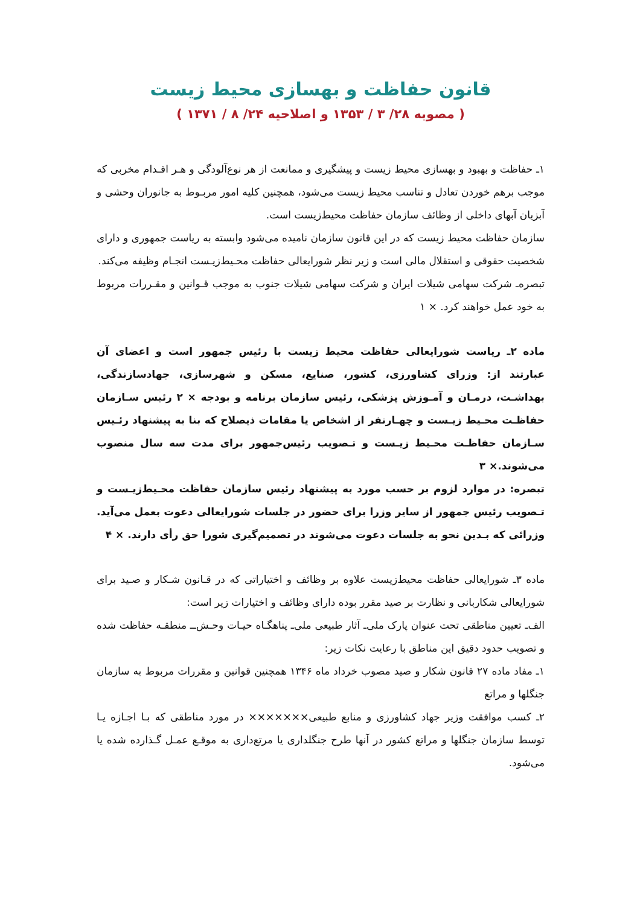قانون حفاظت و بهسازی محیط زیست
( مصوبه ۲۸/ ۳ / ۱۳۵۳ و اصلاحیه ۲۴/ ۸ / ۱۳۷۱ )
۱ـ حفاظت و بهبود و بهسازی محیط زیست و پیشگیری و ممانعت از هر نوع‌آلودگی و هـر اقـدام مخربی که موجب برهم خوردن تعادل و تناسب محیط زیست می‌شود، همچنین کلیه امور مربـوط به جانوران وحشی و آبزیان آبهای داخلی از وظائف سازمان حفاظت محیط‌زیست است.
سازمان حفاظت محیط زیست که در این قانون سازمان نامیده می‌شود وابسته به ریاست جمهوری و دارای شخصیت حقوقی و استقلال مالی است و زیر نظر شورایعالی حفاظت محـیط‌زیـست انجـام وظیفه می‌کند.
تبصره‌ـ شرکت سهامی شیلات ایران و شرکت سهامی شیلات جنوب به موجب قـوانین و مقـررات مربوط به خود عمل خواهند کرد. × ۱
ماده ۲ـ ریاست شورایعالی حفاظت محیط زیست با رئیس جمهور است و اعضای آن عبارتند از: وزرای کشاورزی، کشور، صنایع، مسکن و شهرسازی، جهادسازندگی، بهداشـت، درمـان و آمـوزش پزشکی، رئیس سازمان برنامه و بودجه × ۲ رئیس سـازمان حفاظـت محـیط زیـست و چهـارنفر از اشخاص یا مقامات ذیصلاح که بنا به پیشنهاد رئـیس سـازمان حفاظـت محـیط زیـست و تـصویب رئیس‌جمهور برای مدت سه سال منصوب می‌شوند.× ۳
تبصره: در موارد لزوم بر حسب مورد به پیشنهاد رئیس سازمان حفاظت محـیط‌زیـست و تـصویب رئیس جمهور از سایر وزرا برای حضور در جلسات شورایعالی دعوت بعمل می‌آید. وزرائی که بـدین نحو به جلسات دعوت می‌شوند در تصمیم‌گیری شورا حق رأی دارند. × ۴
ماده ۳ـ شورایعالی حفاظت محیط‌زیست علاوه بر وظائف و اختیاراتی که در قـانون شـکار و صـید برای شورایعالی شکاربانی و نظارت بر صید مقرر بوده دارای وظائف و اختیارات زیر است:
الف‌ـ تعیین مناطقی تحت عنوان پارک ملی‌ـ آثار طبیعی ملی‌ـ پناهگـاه حیـات وحـش‌ــ منطقـه حفاظت شده و تصویب حدود دقیق این مناطق با رعایت نکات زیر:
۱ـ مفاد ماده ۲۷ قانون شکار و صید مصوب خرداد ماه ۱۳۴۶ همچنین قوانین و مقررات مربوط به سازمان جنگلها و مراتع
۲ـ کسب موافقت وزیر جهاد کشاورزی و منابع طبیعی××××××× در مورد مناطقی که بـا اجـازه یـا توسط سازمان جنگلها و مراتع کشور در آنها طرح جنگلداری یا مرتع‌داری به موقـع عمـل گـذارده شده یا می‌شود.